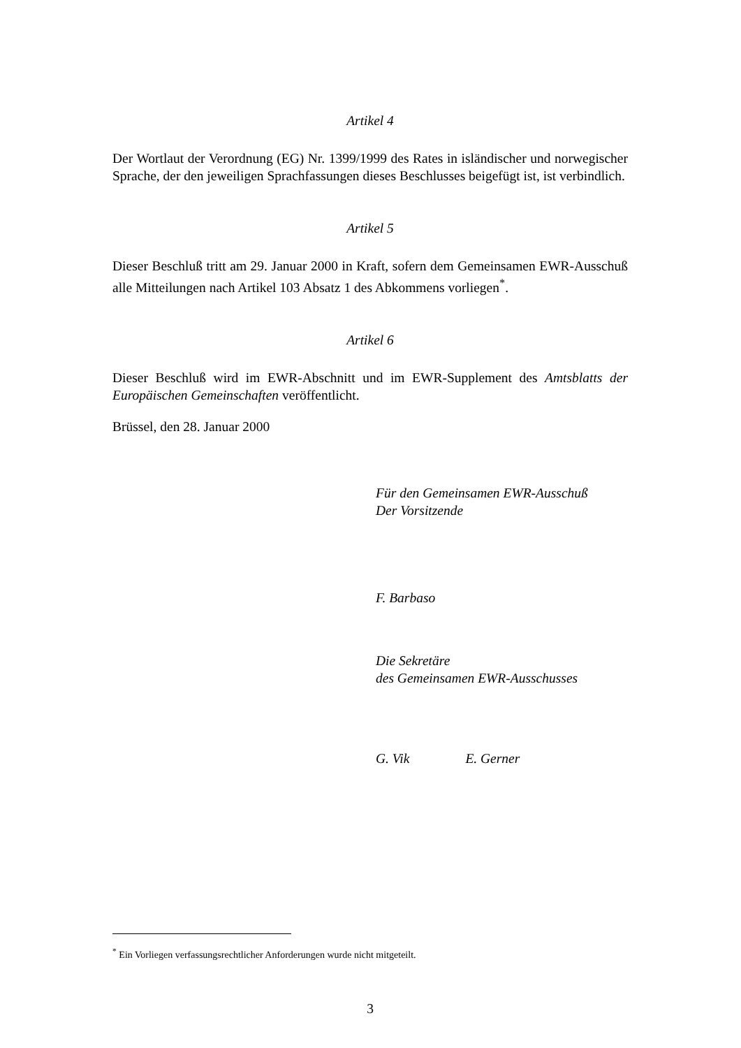Artikel 4
Der Wortlaut der Verordnung (EG) Nr. 1399/1999 des Rates in isländischer und norwegischer Sprache, der den jeweiligen Sprachfassungen dieses Beschlusses beigefügt ist, ist verbindlich.
Artikel 5
Dieser Beschluß tritt am 29. Januar 2000 in Kraft, sofern dem Gemeinsamen EWR-Ausschuß alle Mitteilungen nach Artikel 103 Absatz 1 des Abkommens vorliegen<sup>*</sup>.
Artikel 6
Dieser Beschluß wird im EWR-Abschnitt und im EWR-Supplement des Amtsblatts der Europäischen Gemeinschaften veröffentlicht.
Brüssel, den 28. Januar 2000
Für den Gemeinsamen EWR-Ausschuß
Der Vorsitzende
F. Barbaso
Die Sekretäre
des Gemeinsamen EWR-Ausschusses
G. Vik E. Gerner
<sup>*</sup> Ein Vorliegen verfassungsrechtlicher Anforderungen wurde nicht mitgeteilt.
3